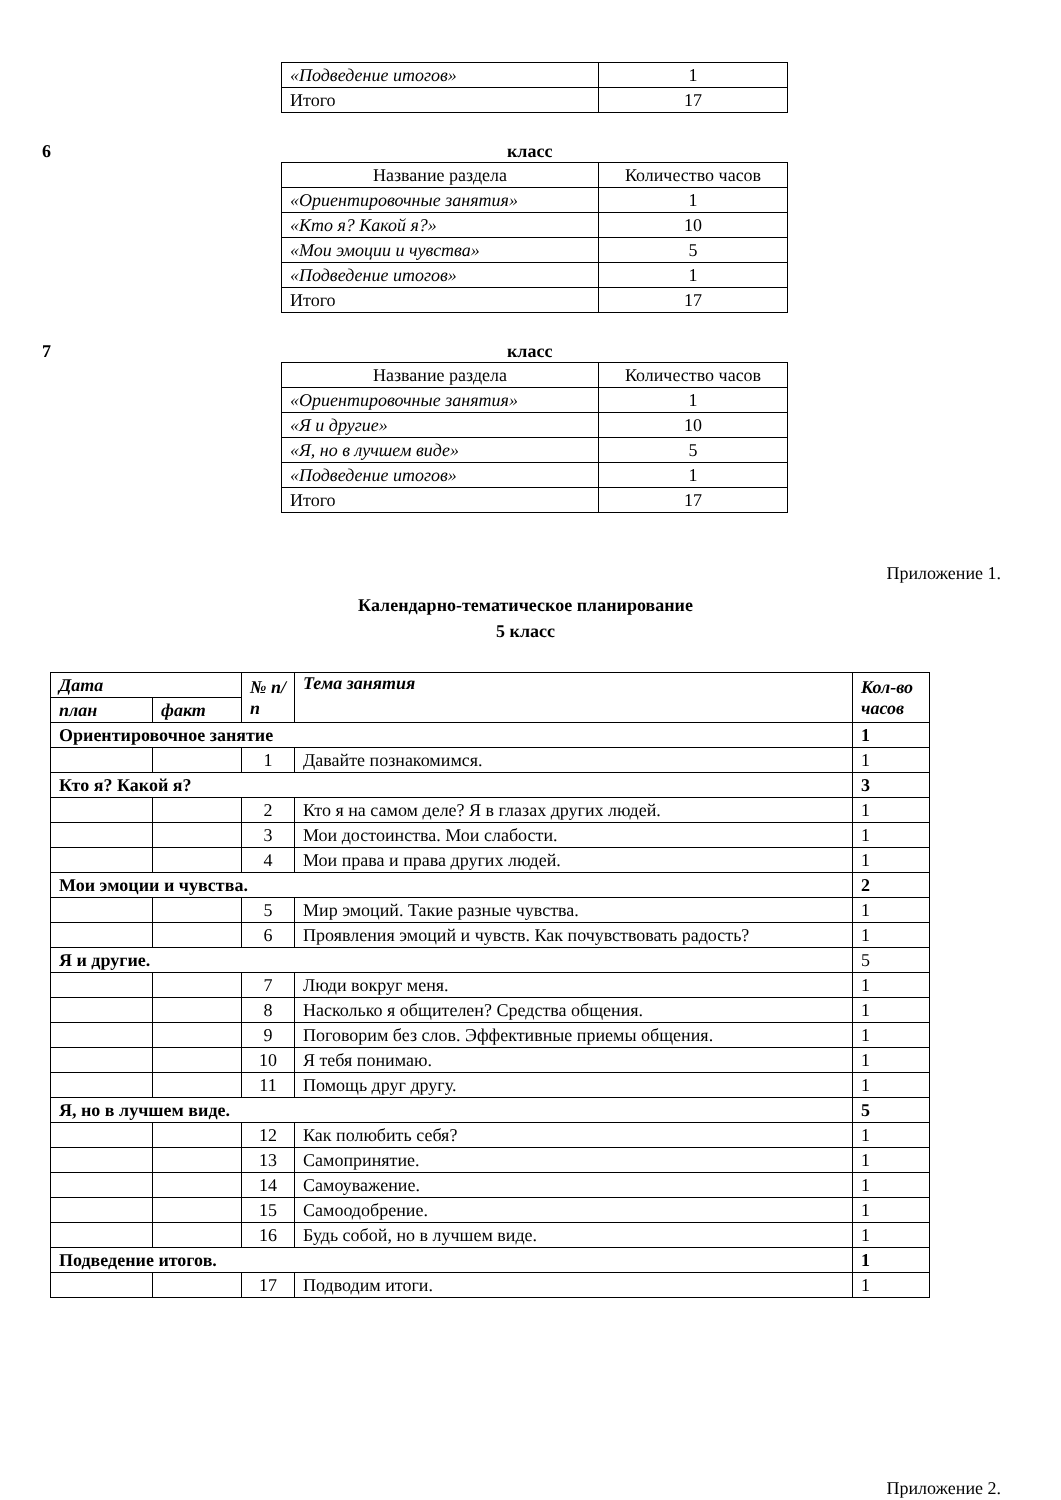| «Подведение итогов» | 1 |
| Итого | 17 |
6 класс
| Название раздела | Количество часов |
| «Ориентировочные занятия» | 1 |
| «Кто я? Какой я?» | 10 |
| «Мои эмоции и чувства» | 5 |
| «Подведение итогов» | 1 |
| Итого | 17 |
7 класс
| Название раздела | Количество часов |
| «Ориентировочные занятия» | 1 |
| «Я и другие» | 10 |
| «Я, но в лучшем виде» | 5 |
| «Подведение итогов» | 1 |
| Итого | 17 |
Приложение 1.
Календарно-тематическое планирование
5 класс
| Дата | | № п/п | Тема занятия | Кол-во часов |
| --- | --- | --- | --- | --- |
| план | факт | | | |
| Ориентировочное занятие | | | | 1 |
| | | 1 | Давайте познакомимся. | 1 |
| Кто я? Какой я? | | | | 3 |
| | | 2 | Кто я на самом деле? Я в глазах других людей. | 1 |
| | | 3 | Мои достоинства. Мои слабости. | 1 |
| | | 4 | Мои права и права других людей. | 1 |
| Мои эмоции и чувства. | | | | 2 |
| | | 5 | Мир эмоций. Такие разные чувства. | 1 |
| | | 6 | Проявления эмоций и чувств. Как почувствовать радость? | 1 |
| Я и другие. | | | | 5 |
| | | 7 | Люди вокруг меня. | 1 |
| | | 8 | Насколько я общителен? Средства общения. | 1 |
| | | 9 | Поговорим без слов. Эффективные приемы общения. | 1 |
| | | 10 | Я тебя понимаю. | 1 |
| | | 11 | Помощь друг другу. | 1 |
| Я, но в лучшем виде. | | | | 5 |
| | | 12 | Как полюбить себя? | 1 |
| | | 13 | Самопринятие. | 1 |
| | | 14 | Самоуважение. | 1 |
| | | 15 | Самоодобрение. | 1 |
| | | 16 | Будь собой, но в лучшем виде. | 1 |
| Подведение итогов. | | | | 1 |
| | | 17 | Подводим итоги. | 1 |
Приложение 2.